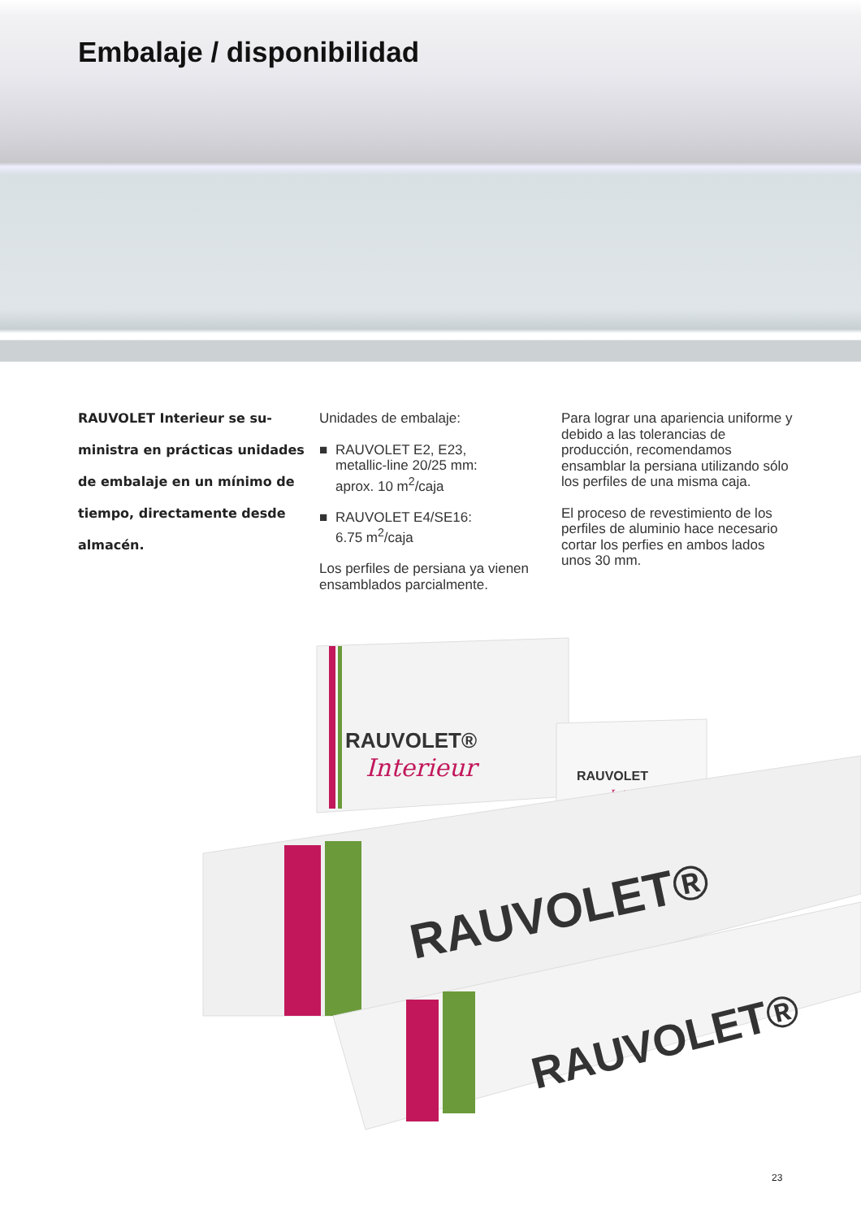Embalaje / disponibilidad
RAUVOLET Interieur se su­ministra en prácticas unidades de embalaje en un mínimo de tiempo, directamente desde almacén.
Unidades de embalaje:
■ RAUVOLET E2, E23,
metallic-line 20/25 mm:
aprox. 10 m<sup>2</sup>/caja
■ RAUVOLET E4/SE16:
6.75 m<sup>2</sup>/caja
Los perfiles de persiana ya vienen ensamblados parcialmente.
Para lograr una apariencia uni­forme y debido a las tolerancias de producción, recomendamos ensamblar la persiana utilizando sólo los perfiles de una misma caja.
El proceso de revestimiento de los perfiles de aluminio hace necesario cortar los perfies en ambos lados unos 30 mm.
RAUVOLET®
Interieur
RAUVOLET
Interieur
RAUVOLET®
RAUVOLET®
23